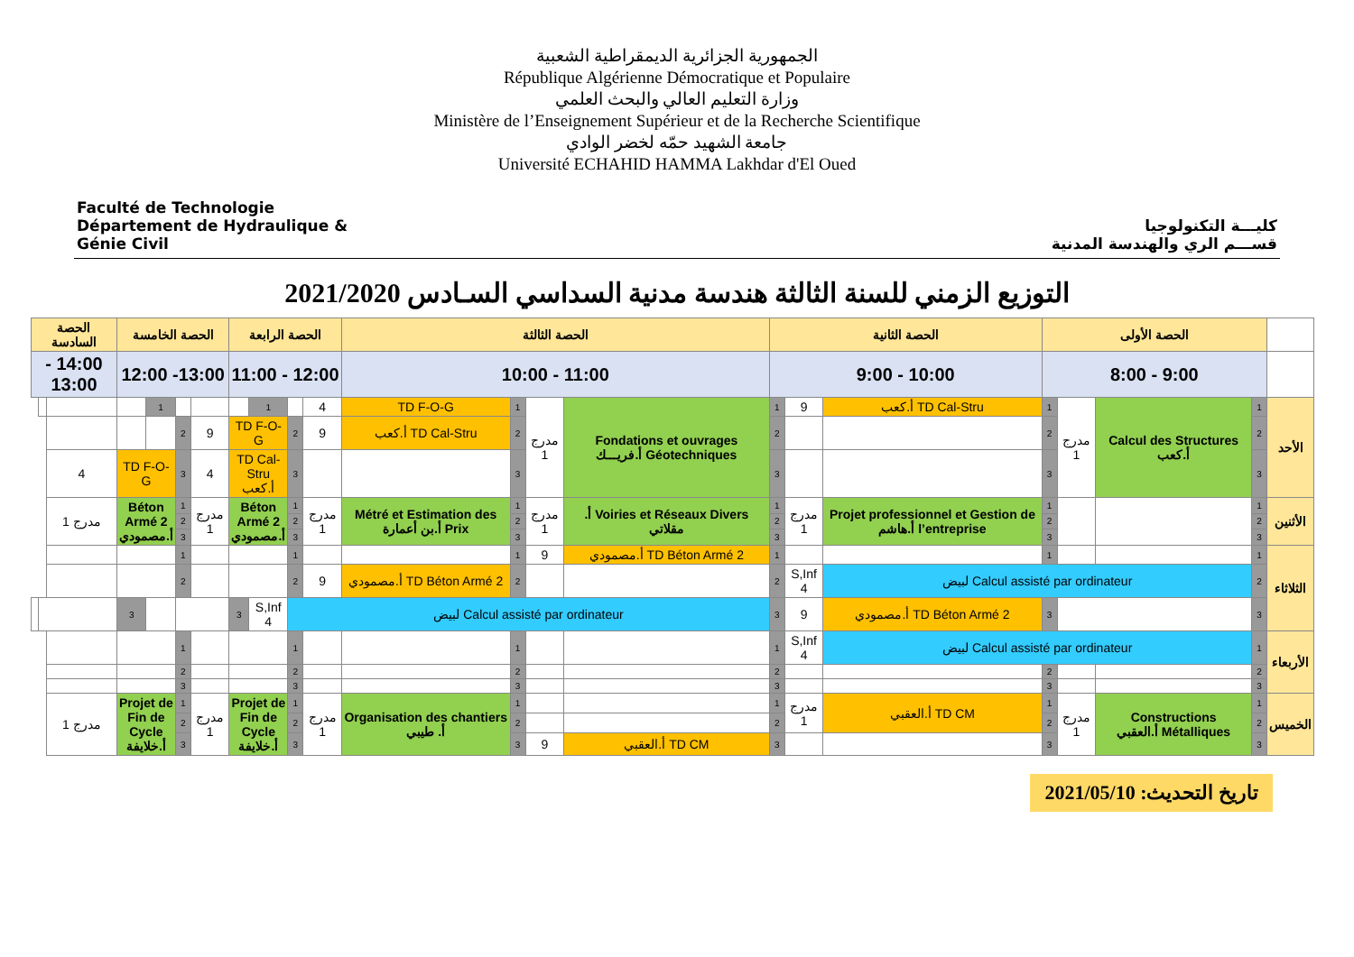Faculté de Technologie
Département de Hydraulique & Génie Civil
الجمهورية الجزائرية الديمقراطية الشعبية
République Algérienne Démocratique et Populaire
وزارة التعليم العالي والبحث العلمي
Ministère de l’Enseignement Supérieur et de la Recherche Scientifique
جامعة الشهيد حمّه لخضر الوادي
Université ECHAHID HAMMA Lakhdar d'El Oued
كليـــة التكنولوجيا
قســـم الري والهندسة المدنية
التوزيع الزمني للسنة الثالثة هندسة مدنية السداسي السـادس 2021/2020
| | الحصة الأولى | | | | الحصة الثانية | | | الحصة الثالثة | | | | الحصة الرابعة | | | | الحصة الخامسة | | | | الحصة السادسة | | |
| --- | --- | --- | --- | --- | --- | --- | --- | --- | --- | --- | --- | --- | --- | --- | --- | --- | --- | --- | --- | --- | --- | --- |
| | 9:00 - 8:00 | | | | 10:00 - 9:00 | | | 11:00 - 10:00 | | | | 12:00 - 11:00 | | | | 13:00- 12:00 | | | | 14:00 - 13:00 | | |
| الأحد | 1 | Calcul des Structures أ.كعب | مدرج 1 | 1 | TD Cal-Stru أ.كعب | 9 | 1 | Fondations et ouvrages Géotechniques أ.فريـــك | مدرج 1 | 1 | TD F-O-G | 4 | | 1 | | | | 1 | | | | |
| | 2 | | | 2 | | | 2 | | | 2 | TD Cal-Stru أ.كعب | 9 | 2 | TD F-O-G | | 9 | 2 | | | | | |
| | 3 | | | 3 | | | 3 | | | 3 | | | 3 | TD Cal-Stru أ.كعب | | 4 | 3 | TD F-O-G | | 4 | | |
| الأثنين | 1 | | | 1 | Projet professionnel et Gestion de l’entreprise أ.هاشم | مدرج 1 | 1 | Voiries et Réseaux Divers أ. مقلاتي | مدرج 1 | 1 | Métré et Estimation des Prix أ.بن أعمارة | مدرج 1 | 1 | Béton Armé 2 أ.مصمودي | | مدرج 1 | 1 | Béton Armé 2 أ.مصمودي | | مدرج 1 | | |
| | 2 | | | 2 | | | 2 | | | 2 | | | 2 | | | | 2 | | | | | |
| | 3 | | | 3 | | | 3 | | | 3 | | | 3 | | | | 3 | | | | | |
| الثلاثاء | 1 | | | 1 | | | 1 | TD Béton Armé 2 أ.مصمودي | 9 | 1 | | | 1 | | | | 1 | | | | | |
| | 2 | Calcul assisté par ordinateur لبيض | | | | S,Inf 4 | 2 | | | 2 | TD Béton Armé 2 أ.مصمودي | 9 | 2 | | | | 2 | | | | | |
| | 3 | | | 3 | TD Béton Armé 2 أ.مصمودي | 9 | 3 | Calcul assisté par ordinateur لبيض | | | | | | S,Inf 4 | 3 | | | | 3 | | | |
| الأربعاء | 1 | Calcul assisté par ordinateur لبيض | | | | S,Inf 4 | 1 | | | 1 | | | 1 | | | | 1 | | | | | |
| | 2 | | | 2 | | | 2 | | | 2 | | | 2 | | | | 2 | | | | | |
| | 3 | | | 3 | | | 3 | | | 3 | | | 3 | | | | 3 | | | | | |
| الخميس | 1 | Constructions Métalliques أ.العقبي | مدرج 1 | 1 | TD CM أ.العقبي | مدرج 1 | 1 | | | 1 | Organisation des chantiers أ. طيبي | مدرج 1 | 1 | Projet de Fin de Cycle أ.خلايفة | | مدرج 1 | 1 | Projet de Fin de Cycle أ.خلايفة | | مدرج 1 | | |
| | 2 | | | 2 | | | 2 | | | 2 | | | 2 | | | | 2 | | | | | |
| | 3 | | | 3 | | | 3 | TD CM أ.العقبي | 9 | 3 | | | 3 | | | | 3 | | | | | |
تاريخ التحديث: 2021/05/10